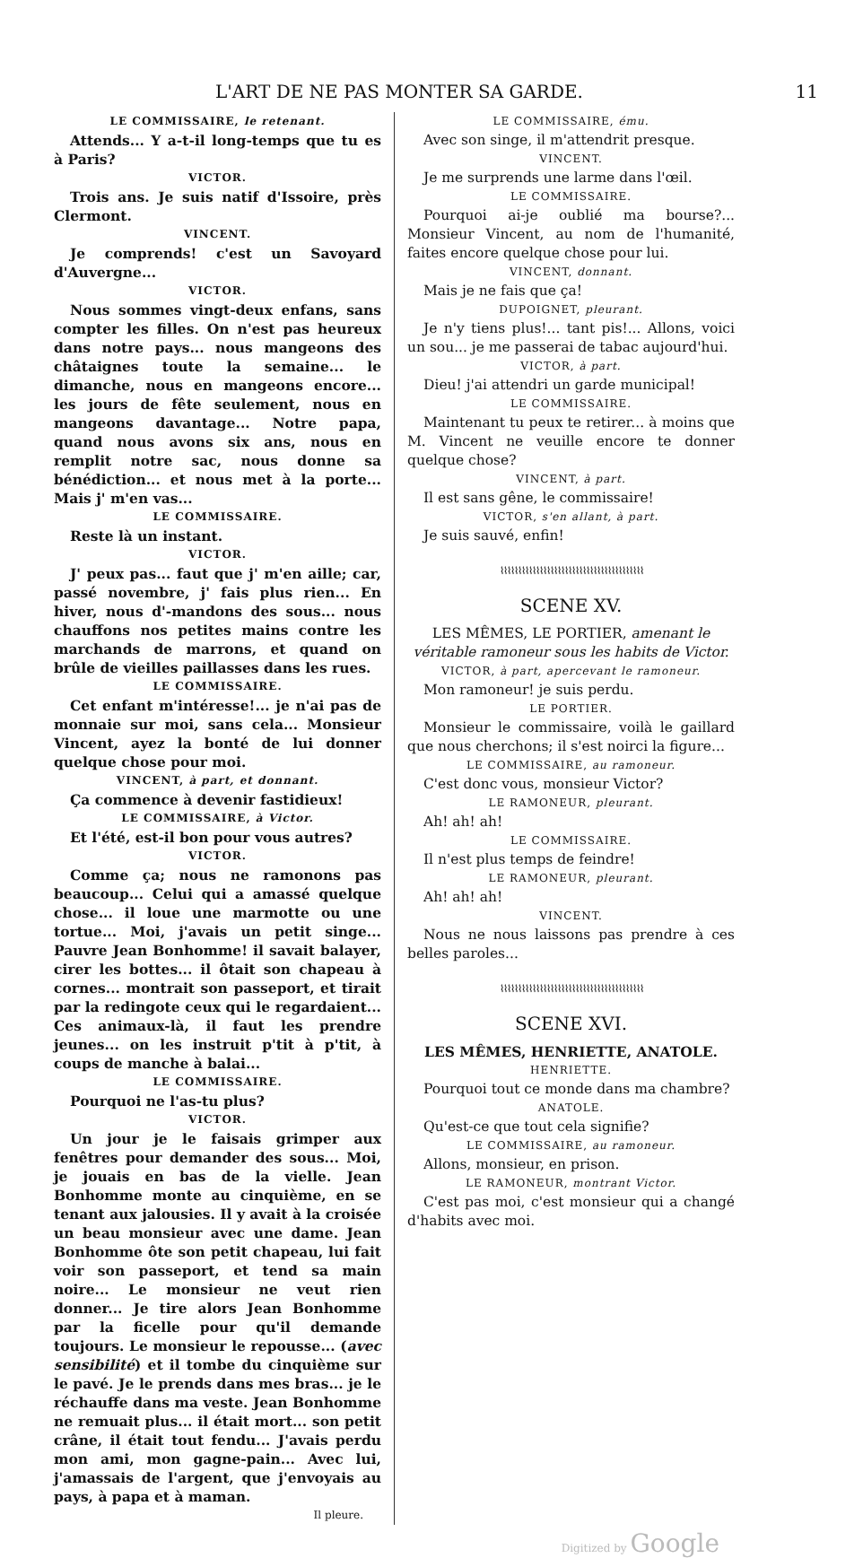L'ART DE NE PAS MONTER SA GARDE. 11
LE COMMISSAIRE, le retenant.
Attends... Y a-t-il long-temps que tu es à Paris?
VICTOR.
Trois ans. Je suis natif d'Issoire, près Clermont.
VINCENT.
Je comprends! c'est un Savoyard d'Auvergne...
VICTOR.
Nous sommes vingt-deux enfans, sans compter les filles. On n'est pas heureux dans notre pays... nous mangeons des châtaignes toute la semaine... le dimanche, nous en mangeons encore... les jours de fête seulement, nous en mangeons davantage... Notre papa, quand nous avons six ans, nous en remplit notre sac, nous donne sa bénédiction... et nous met à la porte... Mais j' m'en vas...
LE COMMISSAIRE.
Reste là un instant.
VICTOR.
J' peux pas... faut que j' m'en aille; car, passé novembre, j' fais plus rien... En hiver, nous d'-mandons des sous... nous chauffons nos petites mains contre les marchands de marrons, et quand on brûle de vieilles paillasses dans les rues.
LE COMMISSAIRE.
Cet enfant m'intéresse!... je n'ai pas de monnaie sur moi, sans cela... Monsieur Vincent, ayez la bonté de lui donner quelque chose pour moi.
VINCENT, à part, et donnant.
Ça commence à devenir fastidieux!
LE COMMISSAIRE, à Victor.
Et l'été, est-il bon pour vous autres?
VICTOR.
Comme ça; nous ne ramonons pas beaucoup... Celui qui a amassé quelque chose... il loue une marmotte ou une tortue... Moi, j'avais un petit singe... Pauvre Jean Bonhomme! il savait balayer, cirer les bottes... il ôtait son chapeau à cornes... montrait son passeport, et tirait par la redingote ceux qui le regardaient... Ces animaux-là, il faut les prendre jeunes... on les instruit p'tit à p'tit, à coups de manche à balai...
LE COMMISSAIRE.
Pourquoi ne l'as-tu plus?
VICTOR.
Un jour je le faisais grimper aux fenêtres pour demander des sous... Moi, je jouais en bas de la vielle. Jean Bonhomme monte au cinquième, en se tenant aux jalousies. Il y avait à la croisée un beau monsieur avec une dame. Jean Bonhomme ôte son petit chapeau, lui fait voir son passeport, et tend sa main noire... Le monsieur ne veut rien donner... Je tire alors Jean Bonhomme par la ficelle pour qu'il demande toujours. Le monsieur le repousse... (avec sensibilité) et il tombe du cinquième sur le pavé. Je le prends dans mes bras... je le réchauffe dans ma veste. Jean Bonhomme ne remuait plus... il était mort... son petit crâne, il était tout fendu... J'avais perdu mon ami, mon gagne-pain... Avec lui, j'amassais de l'argent, que j'envoyais au pays, à papa et à maman.
Il pleure.
LE COMMISSAIRE, ému.
Avec son singe, il m'attendrit presque.
VINCENT.
Je me surprends une larme dans l'œil.
LE COMMISSAIRE.
Pourquoi ai-je oublié ma bourse?... Monsieur Vincent, au nom de l'humanité, faites encore quelque chose pour lui.
VINCENT, donnant.
Mais je ne fais que ça!
DUPOIGNET, pleurant.
Je n'y tiens plus!... tant pis!... Allons, voici un sou... je me passerai de tabac aujourd'hui.
VICTOR, à part.
Dieu! j'ai attendri un garde municipal!
LE COMMISSAIRE.
Maintenant tu peux te retirer... à moins que M. Vincent ne veuille encore te donner quelque chose?
VINCENT, à part.
Il est sans gêne, le commissaire!
VICTOR, s'en allant, à part.
Je suis sauvé, enfin!
⌇⌇⌇⌇⌇⌇⌇⌇⌇⌇⌇⌇⌇⌇⌇⌇⌇⌇⌇⌇⌇⌇⌇⌇⌇⌇⌇⌇⌇⌇⌇⌇⌇⌇⌇⌇⌇⌇⌇⌇
SCENE XV.
LES MÊMES, LE PORTIER, amenant le véritable ramoneur sous les habits de Victor.
VICTOR, à part, apercevant le ramoneur.
Mon ramoneur! je suis perdu.
LE PORTIER.
Monsieur le commissaire, voilà le gaillard que nous cherchons; il s'est noirci la figure...
LE COMMISSAIRE, au ramoneur.
C'est donc vous, monsieur Victor?
LE RAMONEUR, pleurant.
Ah! ah! ah!
LE COMMISSAIRE.
Il n'est plus temps de feindre!
LE RAMONEUR, pleurant.
Ah! ah! ah!
VINCENT.
Nous ne nous laissons pas prendre à ces belles paroles...
⌇⌇⌇⌇⌇⌇⌇⌇⌇⌇⌇⌇⌇⌇⌇⌇⌇⌇⌇⌇⌇⌇⌇⌇⌇⌇⌇⌇⌇⌇⌇⌇⌇⌇⌇⌇⌇⌇⌇⌇
SCENE XVI.
LES MÊMES, HENRIETTE, ANATOLE.
HENRIETTE.
Pourquoi tout ce monde dans ma chambre?
ANATOLE.
Qu'est-ce que tout cela signifie?
LE COMMISSAIRE, au ramoneur.
Allons, monsieur, en prison.
LE RAMONEUR, montrant Victor.
C'est pas moi, c'est monsieur qui a changé d'habits avec moi.
Digitized by Google